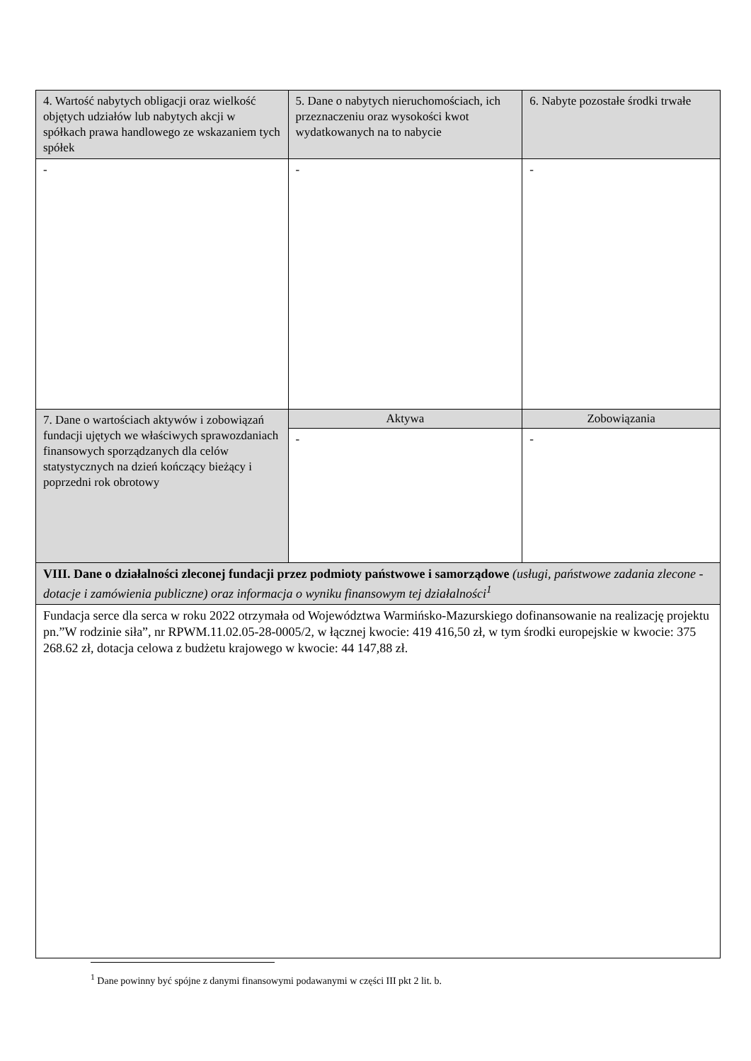| 4. Wartość nabytych obligacji oraz wielkość objętych udziałów lub nabytych akcji w spółkach prawa handlowego ze wskazaniem tych spółek | 5. Dane o nabytych nieruchomościach, ich przeznaczeniu oraz wysokości kwot wydatkowanych na to nabycie | 6. Nabyte pozostałe środki trwałe |
| - | - | - |
| 7. Dane o wartościach aktywów i zobowiązań fundacji ujętych we właściwych sprawozdaniach finansowych sporządzanych dla celów statystycznych na dzień kończący bieżący i poprzedni rok obrotowy | Aktywa | Zobowiązania |
| | - | - |
| VIII. Dane o działalności zleconej fundacji przez podmioty państwowe i samorządowe (usługi, państwowe zadania zlecone - dotacje i zamówienia publiczne) oraz informacja o wyniku finansowym tej działalności<sup>1</sup> | | |
| Fundacja serce dla serca w roku 2022 otrzymała od Województwa Warmińsko-Mazurskiego dofinansowanie na realizację projektu pn.”W rodzinie siła”, nr RPWM.11.02.05-28-0005/2, w łącznej kwocie: 419 416,50 zł, w tym środki europejskie w kwocie: 375 268.62 zł, dotacja celowa z budżetu krajowego w kwocie: 44 147,88 zł. | | |
<sup>1</sup> Dane powinny być spójne z danymi finansowymi podawanymi w części III pkt 2 lit. b.